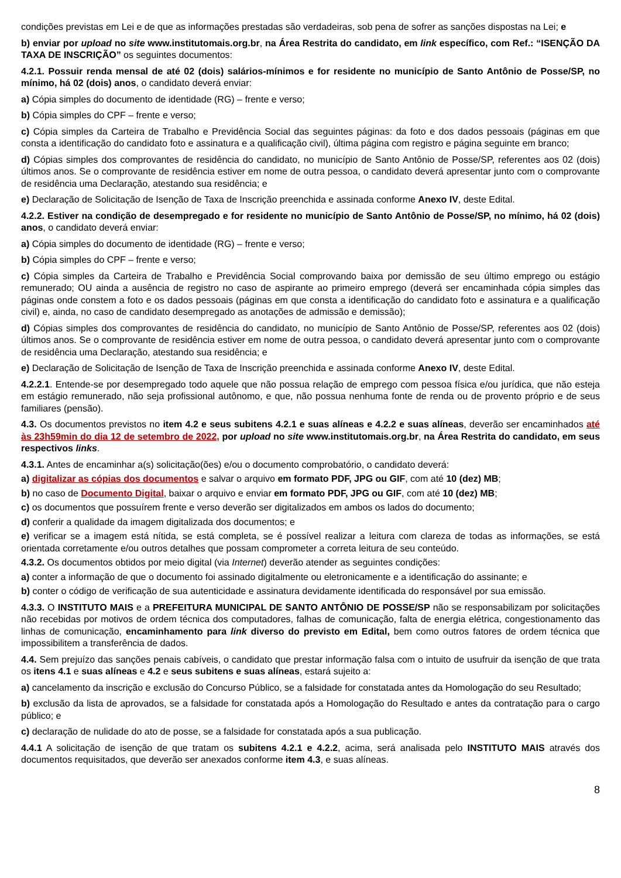condições previstas em Lei e de que as informações prestadas são verdadeiras, sob pena de sofrer as sanções dispostas na Lei; e
b) enviar por upload no site www.institutomais.org.br, na Área Restrita do candidato, em link específico, com Ref.: “ISENÇÃO DA TAXA DE INSCRIÇÃO” os seguintes documentos:
4.2.1. Possuir renda mensal de até 02 (dois) salários-mínimos e for residente no município de Santo Antônio de Posse/SP, no mínimo, há 02 (dois) anos, o candidato deverá enviar:
a) Cópia simples do documento de identidade (RG) – frente e verso;
b) Cópia simples do CPF – frente e verso;
c) Cópia simples da Carteira de Trabalho e Previdência Social das seguintes páginas: da foto e dos dados pessoais (páginas em que consta a identificação do candidato foto e assinatura e a qualificação civil), última página com registro e página seguinte em branco;
d) Cópias simples dos comprovantes de residência do candidato, no município de Santo Antônio de Posse/SP, referentes aos 02 (dois) últimos anos. Se o comprovante de residência estiver em nome de outra pessoa, o candidato deverá apresentar junto com o comprovante de residência uma Declaração, atestando sua residência; e
e) Declaração de Solicitação de Isenção de Taxa de Inscrição preenchida e assinada conforme Anexo IV, deste Edital.
4.2.2. Estiver na condição de desempregado e for residente no município de Santo Antônio de Posse/SP, no mínimo, há 02 (dois) anos, o candidato deverá enviar:
a) Cópia simples do documento de identidade (RG) – frente e verso;
b) Cópia simples do CPF – frente e verso;
c) Cópia simples da Carteira de Trabalho e Previdência Social comprovando baixa por demissão de seu último emprego ou estágio remunerado; OU ainda a ausência de registro no caso de aspirante ao primeiro emprego (deverá ser encaminhada cópia simples das páginas onde constem a foto e os dados pessoais (páginas em que consta a identificação do candidato foto e assinatura e a qualificação civil) e, ainda, no caso de candidato desempregado as anotações de admissão e demissão);
d) Cópias simples dos comprovantes de residência do candidato, no município de Santo Antônio de Posse/SP, referentes aos 02 (dois) últimos anos. Se o comprovante de residência estiver em nome de outra pessoa, o candidato deverá apresentar junto com o comprovante de residência uma Declaração, atestando sua residência; e
e) Declaração de Solicitação de Isenção de Taxa de Inscrição preenchida e assinada conforme Anexo IV, deste Edital.
4.2.2.1. Entende-se por desempregado todo aquele que não possua relação de emprego com pessoa física e/ou jurídica, que não esteja em estágio remunerado, não seja profissional autônomo, e que, não possua nenhuma fonte de renda ou de provento próprio e de seus familiares (pensão).
4.3. Os documentos previstos no item 4.2 e seus subitens 4.2.1 e suas alíneas e 4.2.2 e suas alíneas, deverão ser encaminhados até às 23h59min do dia 12 de setembro de 2022, por upload no site www.institutomais.org.br, na Área Restrita do candidato, em seus respectivos links.
4.3.1. Antes de encaminhar a(s) solicitação(ões) e/ou o documento comprobatório, o candidato deverá:
a) digitalizar as cópias dos documentos e salvar o arquivo em formato PDF, JPG ou GIF, com até 10 (dez) MB;
b) no caso de Documento Digital, baixar o arquivo e enviar em formato PDF, JPG ou GIF, com até 10 (dez) MB;
c) os documentos que possuírem frente e verso deverão ser digitalizados em ambos os lados do documento;
d) conferir a qualidade da imagem digitalizada dos documentos; e
e) verificar se a imagem está nítida, se está completa, se é possível realizar a leitura com clareza de todas as informações, se está orientada corretamente e/ou outros detalhes que possam comprometer a correta leitura de seu conteúdo.
4.3.2. Os documentos obtidos por meio digital (via Internet) deverão atender as seguintes condições:
a) conter a informação de que o documento foi assinado digitalmente ou eletronicamente e a identificação do assinante; e
b) conter o código de verificação de sua autenticidade e assinatura devidamente identificada do responsável por sua emissão.
4.3.3. O INSTITUTO MAIS e a PREFEITURA MUNICIPAL DE SANTO ANTÔNIO DE POSSE/SP não se responsabilizam por solicitações não recebidas por motivos de ordem técnica dos computadores, falhas de comunicação, falta de energia elétrica, congestionamento das linhas de comunicação, encaminhamento para link diverso do previsto em Edital, bem como outros fatores de ordem técnica que impossibilitem a transferência de dados.
4.4. Sem prejuízo das sanções penais cabíveis, o candidato que prestar informação falsa com o intuito de usufruir da isenção de que trata os itens 4.1 e suas alíneas e 4.2 e seus subitens e suas alíneas, estará sujeito a:
a) cancelamento da inscrição e exclusão do Concurso Público, se a falsidade for constatada antes da Homologação do seu Resultado;
b) exclusão da lista de aprovados, se a falsidade for constatada após a Homologação do Resultado e antes da contratação para o cargo público; e
c) declaração de nulidade do ato de posse, se a falsidade for constatada após a sua publicação.
4.4.1 A solicitação de isenção de que tratam os subitens 4.2.1 e 4.2.2, acima, será analisada pelo INSTITUTO MAIS através dos documentos requisitados, que deverão ser anexados conforme item 4.3, e suas alíneas.
8